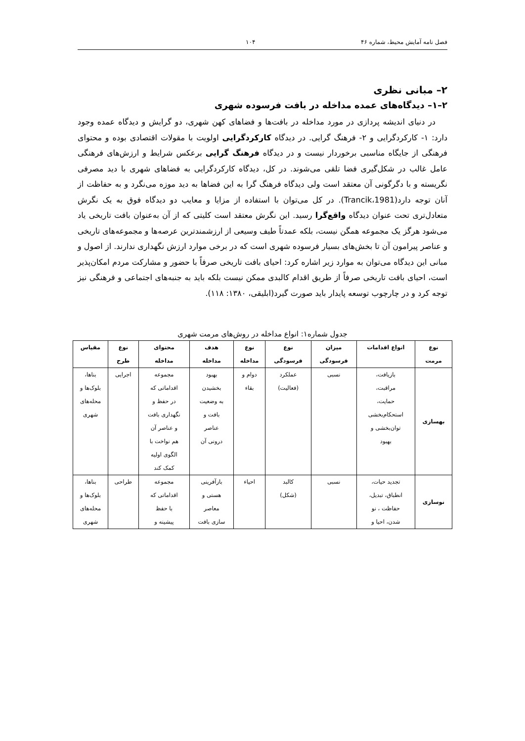فصل نامه آمایش محیط، شماره ۴۶ ۱۰۴
۲– مبانی نظری
۲–۱– دیدگاه‌های عمده مداخله در بافت فرسوده شهری
در دنیای اندیشه پردازی در مورد مداخله در بافت‌ها و فضاهای کهن شهری، دو گرایش و دیدگاه عمده وجود دارد: ۱- کارکردگرایی و ۲- فرهنگ گرایی. در دیدگاه کارکردگرایی اولویت با مقولات اقتصادی بوده و محتوای فرهنگی از جایگاه مناسبی برخوردار نیست و در دیدگاه فرهنگ گرایی برعکس شرایط و ارزش‌های فرهنگی عامل غالب در شکل‌گیری فضا تلقی می‌شوند. در کل، دیدگاه کارکردگرایی به فضاهای شهری با دید مصرفی نگریسته و با دگرگونی آن معتقد است ولی دیدگاه فرهنگ گرا به این فضاها به دید موزه می‌نگرد و به حفاظت از آنان توجه دارد(Trancik،1981). در کل می‌توان با استفاده از مزایا و معایب دو دیدگاه فوق به یک نگرش متعادل‌تری تحت عنوان دیدگاه واقع‌گرا رسید. این نگرش معتقد است کلیتی که از آن به‌عنوان بافت تاریخی یاد می‌شود هرگز یک مجموعه همگن نیست، بلکه عمدتاً طیف وسیعی از ارزشمندترین عرصه‌ها و مجموعه‌های تاریخی و عناصر پیرامون آن تا بخش‌های بسیار فرسوده شهری است که در برخی موارد ارزش نگهداری ندارند. از اصول و مبانی این دیدگاه می‌توان به موارد زیر اشاره کرد: احیای بافت تاریخی صرفاً با حضور و مشارکت مردم امکان‌پذیر است، احیای بافت تاریخی صرفاً از طریق اقدام کالبدی ممکن نیست بلکه باید به جنبه‌های اجتماعی و فرهنگی نیز توجه کرد و در چارچوب توسعه پایدار باید صورت گیرد(ابلیقی، ۱۳۸۰: ۱۱۸).
جدول شماره۱: انواع مداخله در روش‌های مرمت شهری
| نوع مرمت | انواع اقدامات | میزان فرسودگی | نوع فرسودگی | نوع مداخله | هدف مداخله | محتوای مداخله | نوع طرح | مقیاس |
| --- | --- | --- | --- | --- | --- | --- | --- | --- |
| بهسازی | بازیافت، مراقبت، حمایت، استحکام‌بخشی توان‌بخشی و بهبود | نسبی | عملکرد (فعالیت) | دوام و بقاء | بهبود بخشیدن به وضعیت بافت و عناصر درونی آن | مجموعه اقداماتی که در حفظ و نگهداری بافت و عناصر آن هم نواخت با الگوی اولیه کمک کند | اجرایی | بناها، بلوک‌ها و محله‌های شهری |
| نوسازی | تجدید حیات، انطباق، تبدیل، حفاظت ، نو شدن، احیا و | نسبی | کالبد (شکل) | احیاء | بازآفرینی هستی و معاصر سازی بافت | مجموعه اقداماتی که با حفظ پیشینه و | طراحی | بناها، بلوک‌ها و محله‌های شهری |